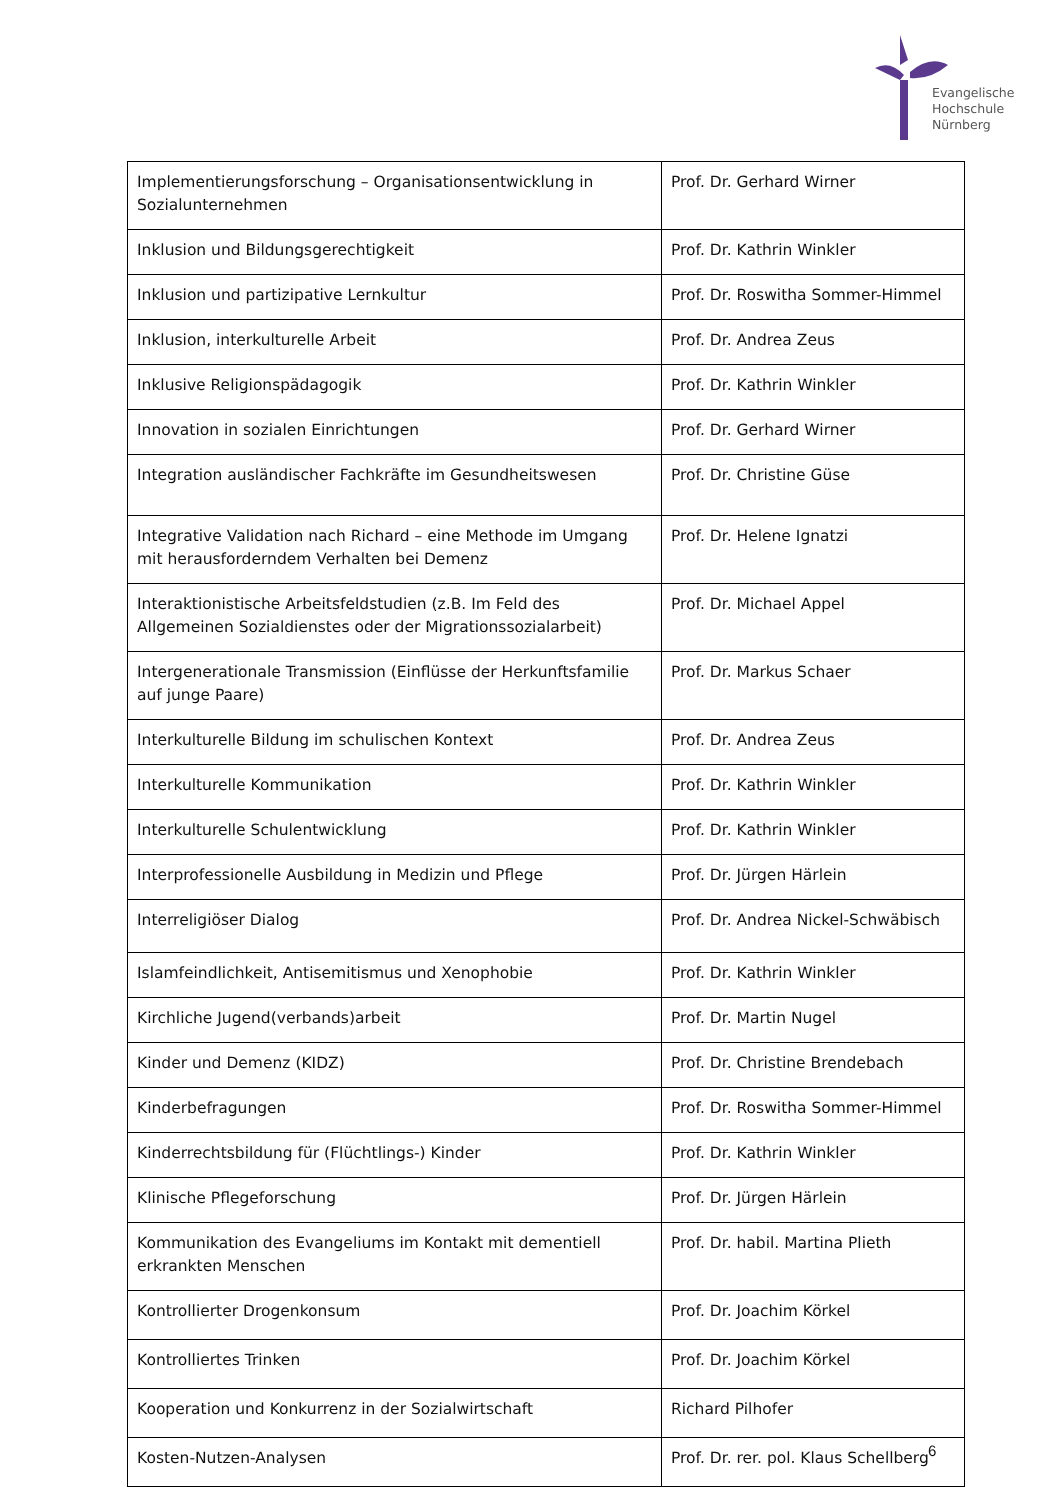Evangelische
Hochschule
Nürnberg
| Implementierungsforschung – Organisationsentwicklung in Sozialunternehmen | Prof. Dr. Gerhard Wirner |
| Inklusion und Bildungsgerechtigkeit | Prof. Dr. Kathrin Winkler |
| Inklusion und partizipative Lernkultur | Prof. Dr. Roswitha Sommer-Himmel |
| Inklusion, interkulturelle Arbeit | Prof. Dr. Andrea Zeus |
| Inklusive Religionspädagogik | Prof. Dr. Kathrin Winkler |
| Innovation in sozialen Einrichtungen | Prof. Dr. Gerhard Wirner |
| Integration ausländischer Fachkräfte im Gesundheitswesen | Prof. Dr. Christine Güse |
| Integrative Validation nach Richard – eine Methode im Umgang mit herausforderndem Verhalten bei Demenz | Prof. Dr. Helene Ignatzi |
| Interaktionistische Arbeitsfeldstudien (z.B. Im Feld des Allgemeinen Sozialdienstes oder der Migrationssozialarbeit) | Prof. Dr. Michael Appel |
| Intergenerationale Transmission (Einflüsse der Herkunftsfamilie auf junge Paare) | Prof. Dr. Markus Schaer |
| Interkulturelle Bildung im schulischen Kontext | Prof. Dr. Andrea Zeus |
| Interkulturelle Kommunikation | Prof. Dr. Kathrin Winkler |
| Interkulturelle Schulentwicklung | Prof. Dr. Kathrin Winkler |
| Interprofessionelle Ausbildung in Medizin und Pflege | Prof. Dr. Jürgen Härlein |
| Interreligiöser Dialog | Prof. Dr. Andrea Nickel-Schwäbisch |
| Islamfeindlichkeit, Antisemitismus und Xenophobie | Prof. Dr. Kathrin Winkler |
| Kirchliche Jugend(verbands)arbeit | Prof. Dr. Martin Nugel |
| Kinder und Demenz (KIDZ) | Prof. Dr. Christine Brendebach |
| Kinderbefragungen | Prof. Dr. Roswitha Sommer-Himmel |
| Kinderrechtsbildung für (Flüchtlings-) Kinder | Prof. Dr. Kathrin Winkler |
| Klinische Pflegeforschung | Prof. Dr. Jürgen Härlein |
| Kommunikation des Evangeliums im Kontakt mit dementiell erkrankten Menschen | Prof. Dr. habil. Martina Plieth |
| Kontrollierter Drogenkonsum | Prof. Dr. Joachim Körkel |
| Kontrolliertes Trinken | Prof. Dr. Joachim Körkel |
| Kooperation und Konkurrenz in der Sozialwirtschaft | Richard Pilhofer |
| Kosten-Nutzen-Analysen | Prof. Dr. rer. pol. Klaus Schellberg |
6